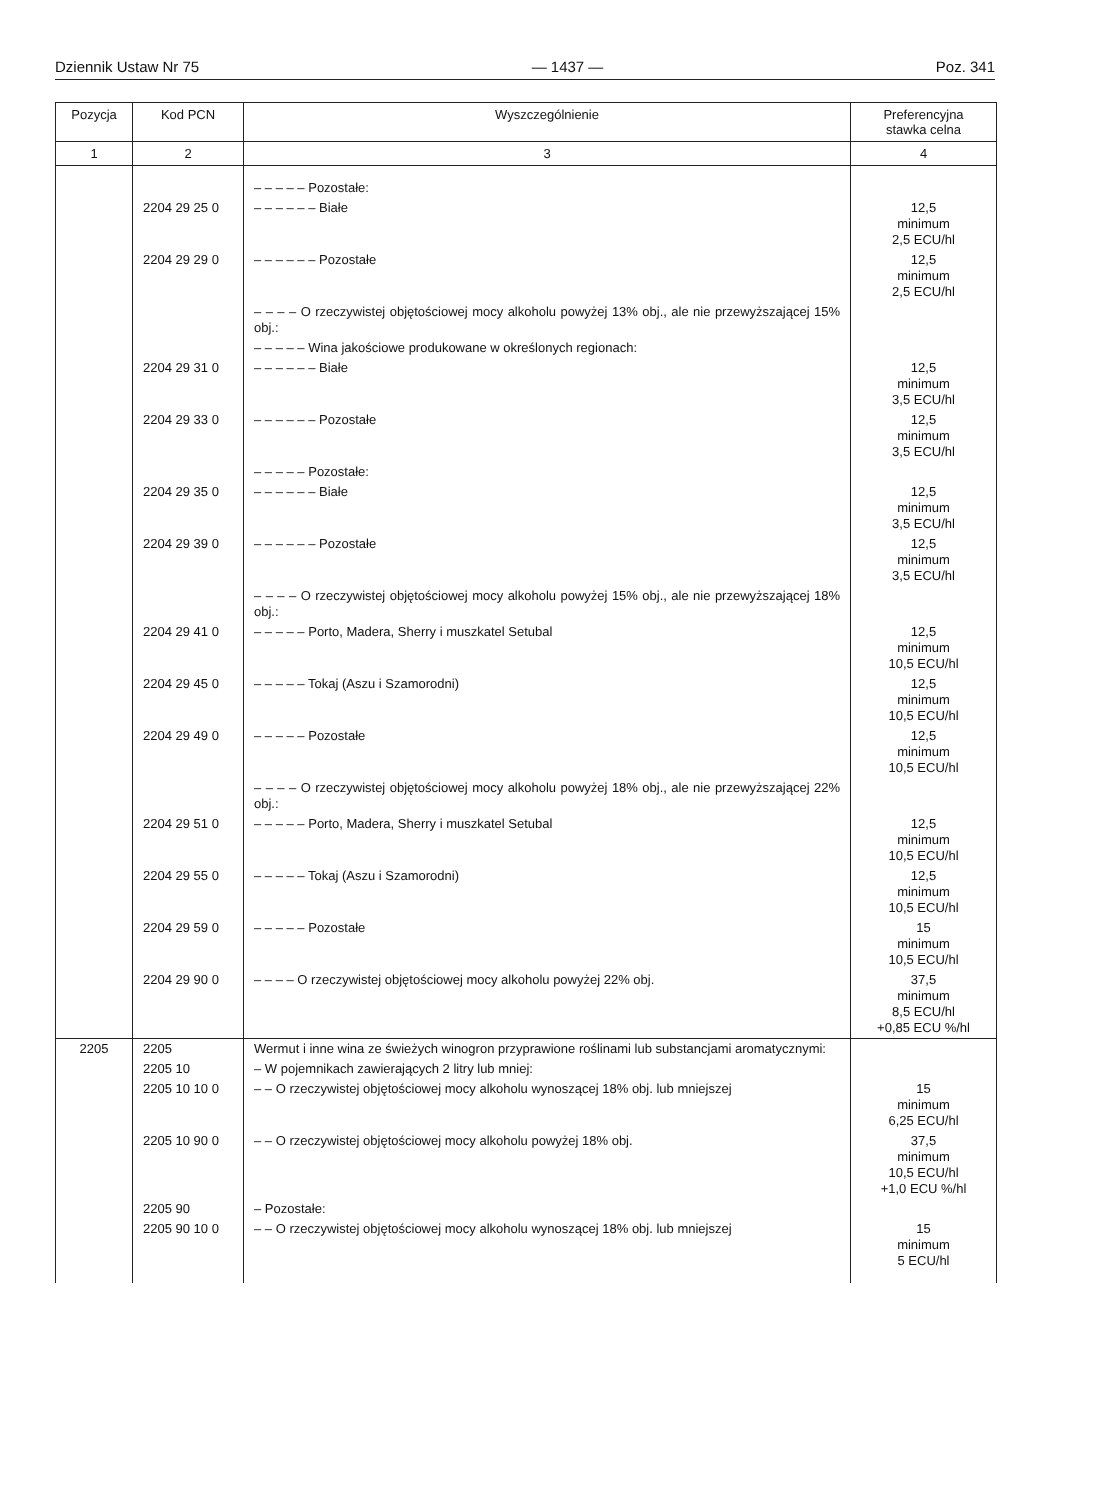Dziennik Ustaw Nr 75 — 1437 — Poz. 341
| Pozycja | Kod PCN | Wyszczególnienie | Preferencyjna stawka celna |
| --- | --- | --- | --- |
| 1 | 2 | 3 | 4 |
| | | – – – – – Pozostałe: | |
| | 2204 29 25 0 | – – – – – – Białe | 12,5 minimum 2,5 ECU/hl |
| | 2204 29 29 0 | – – – – – – Pozostałe | 12,5 minimum 2,5 ECU/hl |
| | | – – – – O rzeczywistej objętościowej mocy alkoholu powyżej 13% obj., ale nie przewyższającej 15% obj.: | |
| | | – – – – – Wina jakościowe produkowane w określonych regionach: | |
| | 2204 29 31 0 | – – – – – – Białe | 12,5 minimum 3,5 ECU/hl |
| | 2204 29 33 0 | – – – – – – Pozostałe | 12,5 minimum 3,5 ECU/hl |
| | | – – – – – Pozostałe: | |
| | 2204 29 35 0 | – – – – – – Białe | 12,5 minimum 3,5 ECU/hl |
| | 2204 29 39 0 | – – – – – – Pozostałe | 12,5 minimum 3,5 ECU/hl |
| | | – – – – O rzeczywistej objętościowej mocy alkoholu powyżej 15% obj., ale nie przewyższającej 18% obj.: | |
| | 2204 29 41 0 | – – – – – Porto, Madera, Sherry i muszkatel Setubal | 12,5 minimum 10,5 ECU/hl |
| | 2204 29 45 0 | – – – – – Tokaj (Aszu i Szamorodni) | 12,5 minimum 10,5 ECU/hl |
| | 2204 29 49 0 | – – – – – Pozostałe | 12,5 minimum 10,5 ECU/hl |
| | | – – – – O rzeczywistej objętościowej mocy alkoholu powyżej 18% obj., ale nie przewyższającej 22% obj.: | |
| | 2204 29 51 0 | – – – – – Porto, Madera, Sherry i muszkatel Setubal | 12,5 minimum 10,5 ECU/hl |
| | 2204 29 55 0 | – – – – – Tokaj (Aszu i Szamorodni) | 12,5 minimum 10,5 ECU/hl |
| | 2204 29 59 0 | – – – – – Pozostałe | 15 minimum 10,5 ECU/hl |
| | 2204 29 90 0 | – – – – O rzeczywistej objętościowej mocy alkoholu powyżej 22% obj. | 37,5 minimum 8,5 ECU/hl +0,85 ECU %/hl |
| 2205 | 2205 | Wermut i inne wina ze świeżych winogron przyprawione roślinami lub substancjami aromatycznymi: | |
| | 2205 10 | – W pojemnikach zawierających 2 litry lub mniej: | |
| | 2205 10 10 0 | – – O rzeczywistej objętościowej mocy alkoholu wynoszącej 18% obj. lub mniejszej | 15 minimum 6,25 ECU/hl |
| | 2205 10 90 0 | – – O rzeczywistej objętościowej mocy alkoholu powyżej 18% obj. | 37,5 minimum 10,5 ECU/hl +1,0 ECU %/hl |
| | 2205 90 | – Pozostałe: | |
| | 2205 90 10 0 | – – O rzeczywistej objętościowej mocy alkoholu wynoszącej 18% obj. lub mniejszej | 15 minimum 5 ECU/hl |